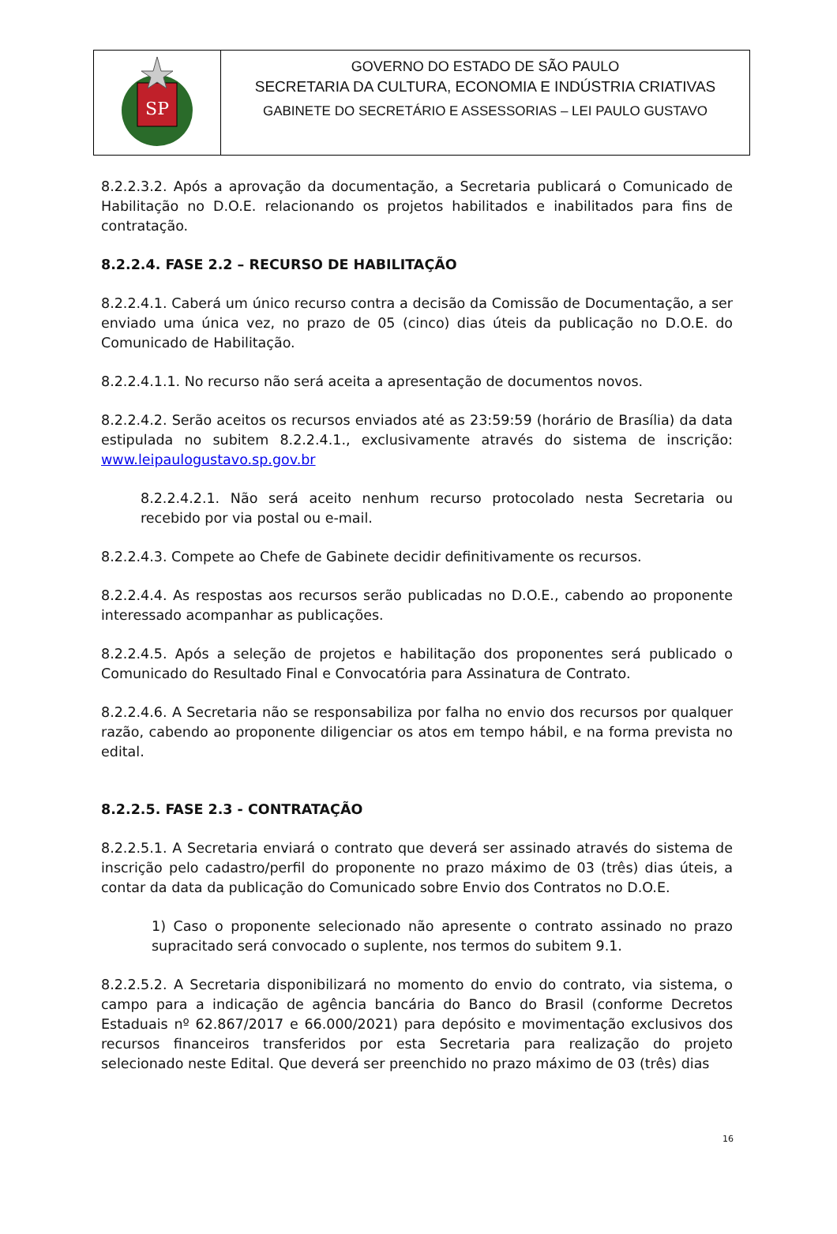SP
GOVERNO DO ESTADO DE SÃO PAULO
SECRETARIA DA CULTURA, ECONOMIA E INDÚSTRIA CRIATIVAS
GABINETE DO SECRETÁRIO E ASSESSORIAS – LEI PAULO GUSTAVO
8.2.2.3.2. Após a aprovação da documentação, a Secretaria publicará o Comunicado de Habilitação no D.O.E. relacionando os projetos habilitados e inabilitados para fins de contratação.
8.2.2.4. FASE 2.2 – RECURSO DE HABILITAÇÃO
8.2.2.4.1. Caberá um único recurso contra a decisão da Comissão de Documentação, a ser enviado uma única vez, no prazo de 05 (cinco) dias úteis da publicação no D.O.E. do Comunicado de Habilitação.
8.2.2.4.1.1. No recurso não será aceita a apresentação de documentos novos.
8.2.2.4.2. Serão aceitos os recursos enviados até as 23:59:59 (horário de Brasília) da data estipulada no subitem 8.2.2.4.1., exclusivamente através do sistema de inscrição: www.leipaulogustavo.sp.gov.br
8.2.2.4.2.1. Não será aceito nenhum recurso protocolado nesta Secretaria ou recebido por via postal ou e-mail.
8.2.2.4.3. Compete ao Chefe de Gabinete decidir definitivamente os recursos.
8.2.2.4.4. As respostas aos recursos serão publicadas no D.O.E., cabendo ao proponente interessado acompanhar as publicações.
8.2.2.4.5. Após a seleção de projetos e habilitação dos proponentes será publicado o Comunicado do Resultado Final e Convocatória para Assinatura de Contrato.
8.2.2.4.6. A Secretaria não se responsabiliza por falha no envio dos recursos por qualquer razão, cabendo ao proponente diligenciar os atos em tempo hábil, e na forma prevista no edital.
8.2.2.5. FASE 2.3 - CONTRATAÇÃO
8.2.2.5.1. A Secretaria enviará o contrato que deverá ser assinado através do sistema de inscrição pelo cadastro/perfil do proponente no prazo máximo de 03 (três) dias úteis, a contar da data da publicação do Comunicado sobre Envio dos Contratos no D.O.E.
1) Caso o proponente selecionado não apresente o contrato assinado no prazo supracitado será convocado o suplente, nos termos do subitem 9.1.
8.2.2.5.2. A Secretaria disponibilizará no momento do envio do contrato, via sistema, o campo para a indicação de agência bancária do Banco do Brasil (conforme Decretos Estaduais nº 62.867/2017 e 66.000/2021) para depósito e movimentação exclusivos dos recursos financeiros transferidos por esta Secretaria para realização do projeto selecionado neste Edital. Que deverá ser preenchido no prazo máximo de 03 (três) dias
16